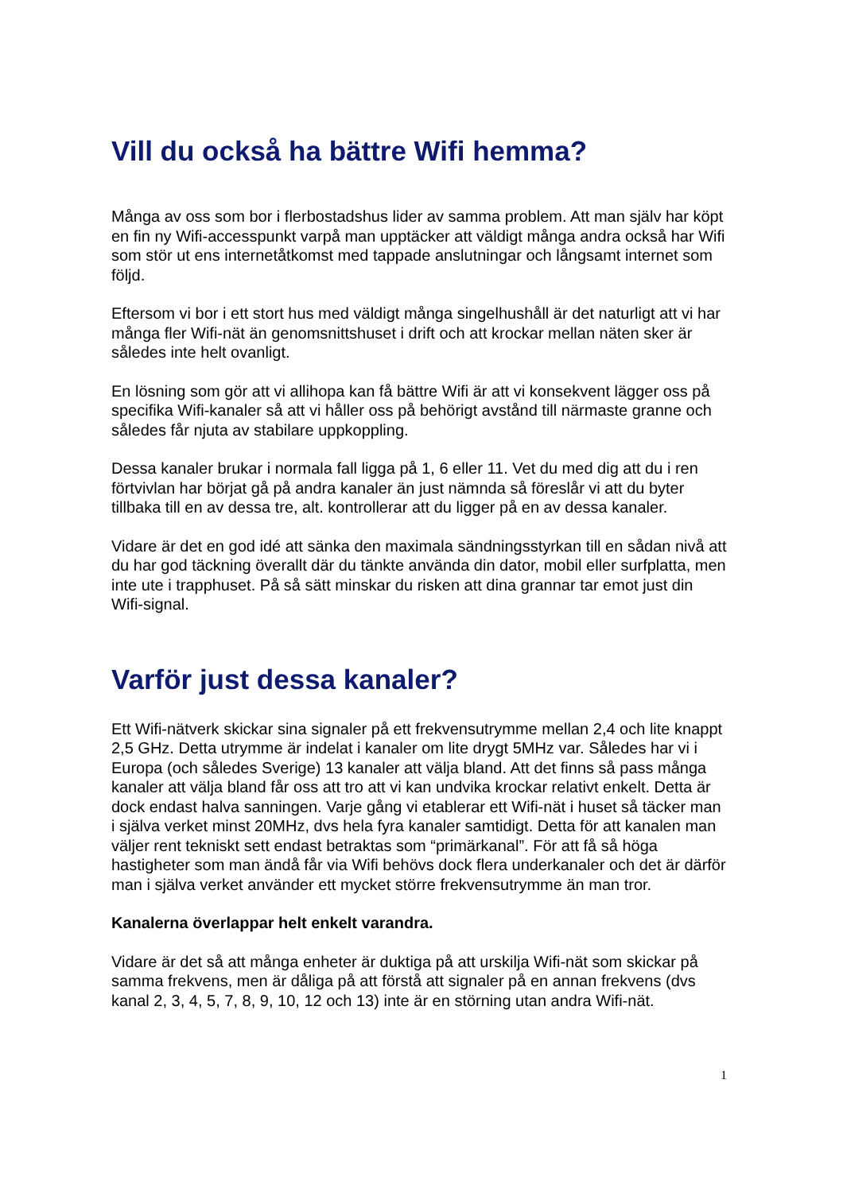Vill du också ha bättre Wifi hemma?
Många av oss som bor i flerbostadshus lider av samma problem. Att man själv har köpt en fin ny Wifi-accesspunkt varpå man upptäcker att väldigt många andra också har Wifi som stör ut ens internetåtkomst med tappade anslutningar och långsamt internet som följd.
Eftersom vi bor i ett stort hus med väldigt många singelhushåll är det naturligt att vi har många fler Wifi-nät än genomsnittshuset i drift och att krockar mellan näten sker är således inte helt ovanligt.
En lösning som gör att vi allihopa kan få bättre Wifi är att vi konsekvent lägger oss på specifika Wifi-kanaler så att vi håller oss på behörigt avstånd till närmaste granne och således får njuta av stabilare uppkoppling.
Dessa kanaler brukar i normala fall ligga på 1, 6 eller 11. Vet du med dig att du i ren förtvivlan har börjat gå på andra kanaler än just nämnda så föreslår vi att du byter tillbaka till en av dessa tre, alt. kontrollerar att du ligger på en av dessa kanaler.
Vidare är det en god idé att sänka den maximala sändningsstyrkan till en sådan nivå att du har god täckning överallt där du tänkte använda din dator, mobil eller surfplatta, men inte ute i trapphuset. På så sätt minskar du risken att dina grannar tar emot just din Wifi-signal.
Varför just dessa kanaler?
Ett Wifi-nätverk skickar sina signaler på ett frekvensutrymme mellan 2,4 och lite knappt 2,5 GHz. Detta utrymme är indelat i kanaler om lite drygt 5MHz var. Således har vi i Europa (och således Sverige) 13 kanaler att välja bland. Att det finns så pass många kanaler att välja bland får oss att tro att vi kan undvika krockar relativt enkelt. Detta är dock endast halva sanningen. Varje gång vi etablerar ett Wifi-nät i huset så täcker man i själva verket minst 20MHz, dvs hela fyra kanaler samtidigt. Detta för att kanalen man väljer rent tekniskt sett endast betraktas som “primärkanal”. För att få så höga hastigheter som man ändå får via Wifi behövs dock flera underkanaler och det är därför man i själva verket använder ett mycket större frekvensutrymme än man tror.
Kanalerna överlappar helt enkelt varandra.
Vidare är det så att många enheter är duktiga på att urskilja Wifi-nät som skickar på samma frekvens, men är dåliga på att förstå att signaler på en annan frekvens (dvs kanal 2, 3, 4, 5, 7, 8, 9, 10, 12 och 13) inte är en störning utan andra Wifi-nät.
1